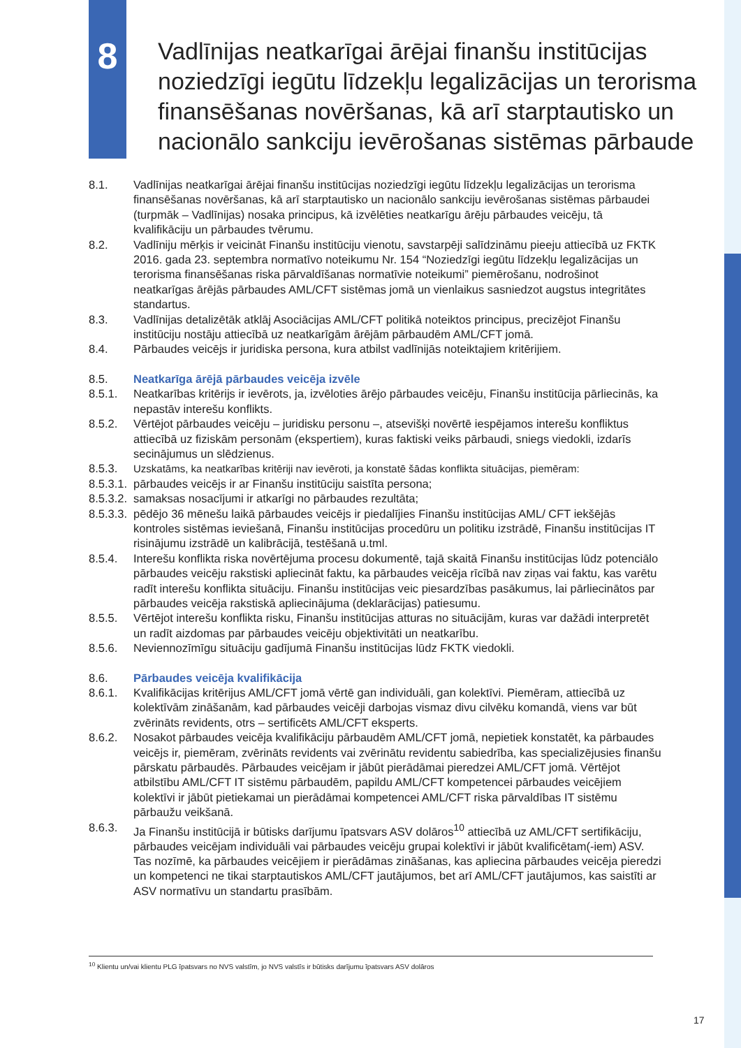8
Vadlīnijas neatkarīgai ārējai finanšu institūcijas noziedzīgi iegūtu līdzekļu legalizācijas un terorisma finansēšanas novēršanas, kā arī starptautisko un nacionālo sankciju ievērošanas sistēmas pārbaude
8.1. Vadlīnijas neatkarīgai ārējai finanšu institūcijas noziedzīgi iegūtu līdzekļu legalizācijas un terorisma finansēšanas novēršanas, kā arī starptautisko un nacionālo sankciju ievērošanas sistēmas pārbaudei (turpmāk – Vadlīnijas) nosaka principus, kā izvēlēties neatkarīgu ārēju pārbaudes veicēju, tā kvalifikāciju un pārbaudes tvērumu.
8.2. Vadlīniju mērķis ir veicināt Finanšu institūciju vienotu, savstarpēji salīdzināmu pieeju attiecībā uz FKTK 2016. gada 23. septembra normatīvo noteikumu Nr. 154 “Noziedzīgi iegūtu līdzekļu legalizācijas un terorisma finansēšanas riska pārvaldīšanas normatīvie noteikumi” piemērošanu, nodrošinot neatkarīgas ārējās pārbaudes AML/CFT sistēmas jomā un vienlaikus sasniedzot augstus integritātes standartus.
8.3. Vadlīnijas detalizētāk atklāj Asociācijas AML/CFT politikā noteiktos principus, precizējot Finanšu institūciju nostāju attiecībā uz neatkarīgām ārējām pārbaudēm AML/CFT jomā.
8.4. Pārbaudes veicējs ir juridiska persona, kura atbilst vadlīnijās noteiktajiem kritērijiem.
8.5. Neatkarīga ārējā pārbaudes veicēja izvēle
8.5.1. Neatkarības kritērijs ir ievērots, ja, izvēloties ārējo pārbaudes veicēju, Finanšu institūcija pārliecinās, ka nepastāv interešu konflikts.
8.5.2. Vērtējot pārbaudes veicēju – juridisku personu –, atsevišķi novērtē iespējamos interešu konfliktus attiecībā uz fiziskām personām (ekspertiem), kuras faktiski veiks pārbaudi, sniegs viedokli, izdarīs secinājumus un slēdzienus.
8.5.3. Uzskatāms, ka neatkarības kritēriji nav ievēroti, ja konstatē šādas konflikta situācijas, piemēram:
8.5.3.1.
pārbaudes veicējs ir ar Finanšu institūciju saistīta persona;
8.5.3.2.
samaksas nosacījumi ir atkarīgi no pārbaudes rezultāta;
8.5.3.3.
pēdējo 36 mēnešu laikā pārbaudes veicējs ir piedalījies Finanšu institūcijas AML/ CFT iekšējās kontroles sistēmas ieviešanā, Finanšu institūcijas procedūru un politiku izstrādē, Finanšu institūcijas IT risinājumu izstrādē un kalibrācijā, testēšanā u.tml.
8.5.4. Interešu konflikta riska novērtējuma procesu dokumentē, tajā skaitā Finanšu institūcijas lūdz potenciālo pārbaudes veicēju rakstiski apliecināt faktu, ka pārbaudes veicēja rīcībā nav ziņas vai faktu, kas varētu radīt interešu konflikta situāciju. Finanšu institūcijas veic piesardzības pasākumus, lai pārliecinātos par pārbaudes veicēja rakstiskā apliecinājuma (deklarācijas) patiesumu.
8.5.5. Vērtējot interešu konflikta risku, Finanšu institūcijas atturas no situācijām, kuras var dažādi interpretēt un radīt aizdomas par pārbaudes veicēju objektivitāti un neatkarību.
8.5.6. Neviennozīmīgu situāciju gadījumā Finanšu institūcijas lūdz FKTK viedokli.
8.6. Pārbaudes veicēja kvalifikācija
8.6.1. Kvalifikācijas kritērijus AML/CFT jomā vērtē gan individuāli, gan kolektīvi. Piemēram, attiecībā uz kolektīvām zināšanām, kad pārbaudes veicēji darbojas vismaz divu cilvēku komandā, viens var būt zvērināts revidents, otrs – sertificēts AML/CFT eksperts.
8.6.2. Nosakot pārbaudes veicēja kvalifikāciju pārbaudēm AML/CFT jomā, nepietiek konstatēt, ka pārbaudes veicējs ir, piemēram, zvērināts revidents vai zvērinātu revidentu sabiedrība, kas specializējusies finanšu pārskatu pārbaudēs. Pārbaudes veicējam ir jābūt pierādāmai pieredzei AML/CFT jomā. Vērtējot atbilstību AML/CFT IT sistēmu pārbaudēm, papildu AML/CFT kompetencei pārbaudes veicējiem kolektīvi ir jābūt pietiekamai un pierādāmai kompetencei AML/CFT riska pārvaldības IT sistēmu pārbaužu veikšanā.
8.6.3. Ja Finanšu institūcijā ir būtisks darījumu īpatsvars ASV dolāros<sup>10</sup> attiecībā uz AML/CFT sertifikāciju, pārbaudes veicējam individuāli vai pārbaudes veicēju grupai kolektīvi ir jābūt kvalificētam(-iem) ASV. Tas nozīmē, ka pārbaudes veicējiem ir pierādāmas zināšanas, kas apliecina pārbaudes veicēja pieredzi un kompetenci ne tikai starptautiskos AML/CFT jautājumos, bet arī AML/CFT jautājumos, kas saistīti ar ASV normatīvu un standartu prasībām.
<sup>10</sup> Klientu un/vai klientu PLG īpatsvars no NVS valstīm, jo NVS valstīs ir būtisks darījumu īpatsvars ASV dolāros
17